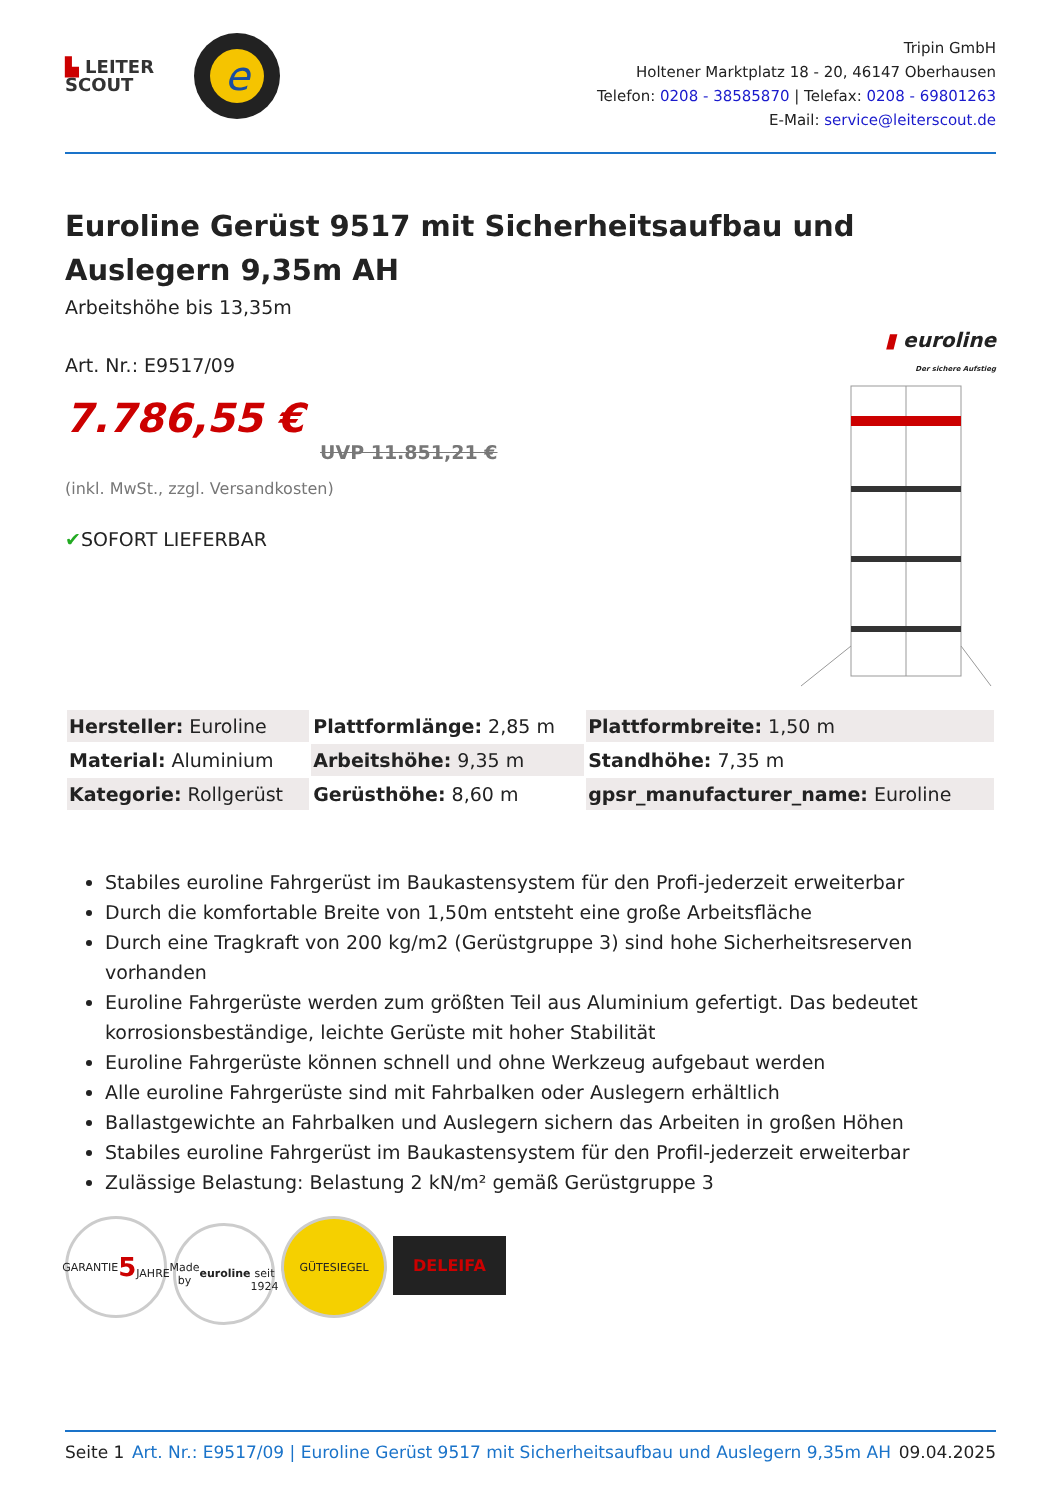▙ LEITER
SCOUT
e
Tripin GmbH
Holtener Marktplatz 18 - 20, 46147 Oberhausen
Telefon: 0208 - 38585870 | Telefax: 0208 - 69801263
E-Mail: service@leiterscout.de
Euroline Gerüst 9517 mit Sicherheitsaufbau und Auslegern 9,35m AH
Arbeitshöhe bis 13,35m
Art. Nr.: E9517/09
7.786,55 €
UVP 11.851,21 €
(inkl. MwSt., zzgl. Versandkosten)
✔SOFORT LIEFERBAR
▮ euroline
Der sichere Aufstieg
| Hersteller: Euroline | Plattformlänge: 2,85 m | Plattformbreite: 1,50 m |
| Material: Aluminium | Arbeitshöhe: 9,35 m | Standhöhe: 7,35 m |
| Kategorie: Rollgerüst | Gerüsthöhe: 8,60 m | gpsr_manufacturer_name: Euroline |
Stabiles euroline Fahrgerüst im Baukastensystem für den Profi-jederzeit erweiterbar
Durch die komfortable Breite von 1,50m entsteht eine große Arbeitsfläche
Durch eine Tragkraft von 200 kg/m2 (Gerüstgruppe 3) sind hohe Sicherheitsreserven vorhanden
Euroline Fahrgerüste werden zum größten Teil aus Aluminium gefertigt. Das bedeutet korrosionsbeständige, leichte Gerüste mit hoher Stabilität
Euroline Fahrgerüste können schnell und ohne Werkzeug aufgebaut werden
Alle euroline Fahrgerüste sind mit Fahrbalken oder Auslegern erhältlich
Ballastgewichte an Fahrbalken und Auslegern sichern das Arbeiten in großen Höhen
Stabiles euroline Fahrgerüst im Baukastensystem für den Profil-jederzeit erweiterbar
Zulässige Belastung: Belastung 2 kN/m² gemäß Gerüstgruppe 3
GARANTIE
5
JAHRE Made by
euroline
seit 1924 GÜTESIEGEL DELEIFA
Seite 1 Art. Nr.: E9517/09 | Euroline Gerüst 9517 mit Sicherheitsaufbau und Auslegern 9,35m AH 09.04.2025